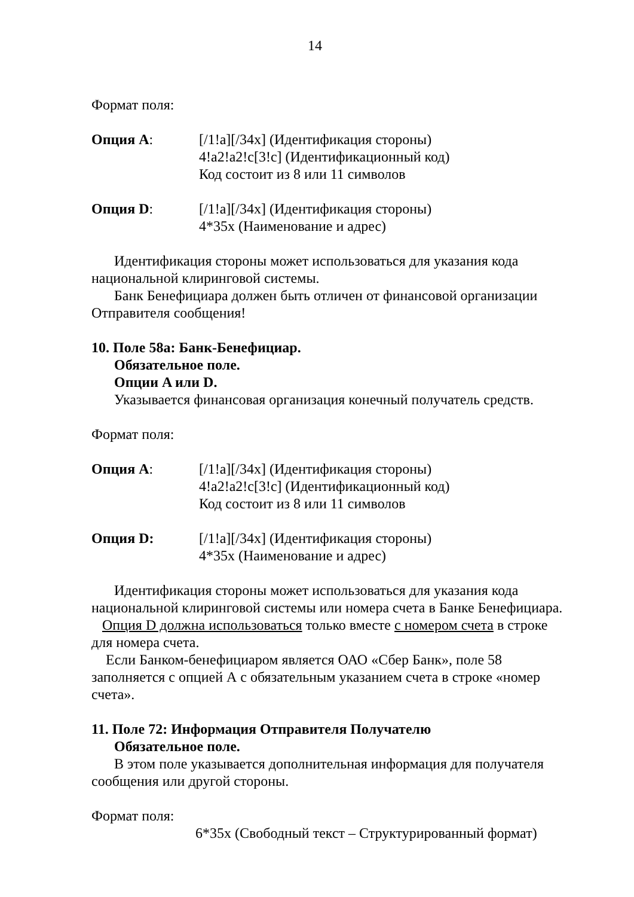14
Формат поля:
Опция A: [/1!a][/34x] (Идентификация стороны)
4!a2!a2!c[3!c] (Идентификационный код)
Код состоит из 8 или 11 символов
Опция D: [/1!a][/34x] (Идентификация стороны)
4*35x (Наименование и адрес)
Идентификация стороны может использоваться для указания кода национальной клиринговой системы.
Банк Бенефициара должен быть отличен от финансовой организации Отправителя сообщения!
10. Поле 58a: Банк-Бенефициар.
Обязательное поле.
Опции A или D.
Указывается финансовая организация конечный получатель средств.
Формат поля:
Опция A: [/1!a][/34x] (Идентификация стороны)
4!a2!a2!c[3!c] (Идентификационный код)
Код состоит из 8 или 11 символов
Опция D: [/1!a][/34x] (Идентификация стороны)
4*35x (Наименование и адрес)
Идентификация стороны может использоваться для указания кода национальной клиринговой системы или номера счета в Банке Бенефициара.
Опция D должна использоваться только вместе с номером счета в строке для номера счета.
Если Банком-бенефициаром является ОАО «Сбер Банк», поле 58 заполняется с опцией А с обязательным указанием счета в строке «номер счета».
11. Поле 72: Информация Отправителя Получателю
Обязательное поле.
В этом поле указывается дополнительная информация для получателя сообщения или другой стороны.
Формат поля:
6*35x (Свободный текст – Структурированный формат)